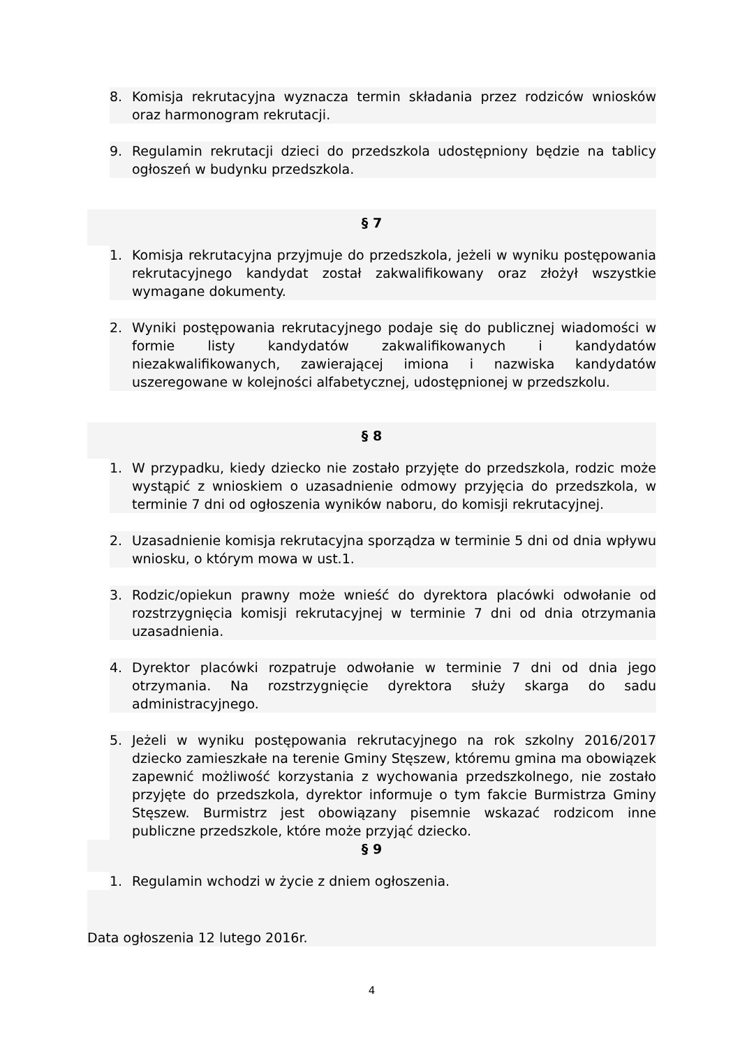8. Komisja rekrutacyjna wyznacza termin składania przez rodziców wniosków oraz harmonogram rekrutacji.
9. Regulamin rekrutacji dzieci do przedszkola udostępniony będzie na tablicy ogłoszeń w budynku przedszkola.
§ 7
1. Komisja rekrutacyjna przyjmuje do przedszkola, jeżeli w wyniku postępowania rekrutacyjnego kandydat został zakwalifikowany oraz złożył wszystkie wymagane dokumenty.
2. Wyniki postępowania rekrutacyjnego podaje się do publicznej wiadomości w formie listy kandydatów zakwalifikowanych i kandydatów niezakwalifikowanych, zawierającej imiona i nazwiska kandydatów uszeregowane w kolejności alfabetycznej, udostępnionej w przedszkolu.
§ 8
1. W przypadku, kiedy dziecko nie zostało przyjęte do przedszkola, rodzic może wystąpić z wnioskiem o uzasadnienie odmowy przyjęcia do przedszkola, w terminie 7 dni od ogłoszenia wyników naboru, do komisji rekrutacyjnej.
2. Uzasadnienie komisja rekrutacyjna sporządza w terminie 5 dni od dnia wpływu wniosku, o którym mowa w ust.1.
3. Rodzic/opiekun prawny może wnieść do dyrektora placówki odwołanie od rozstrzygnięcia komisji rekrutacyjnej w terminie 7 dni od dnia otrzymania uzasadnienia.
4. Dyrektor placówki rozpatruje odwołanie w terminie 7 dni od dnia jego otrzymania. Na rozstrzygnięcie dyrektora służy skarga do sadu administracyjnego.
5. Jeżeli w wyniku postępowania rekrutacyjnego na rok szkolny 2016/2017 dziecko zamieszkałe na terenie Gminy Stęszew, któremu gmina ma obowiązek zapewnić możliwość korzystania z wychowania przedszkolnego, nie zostało przyjęte do przedszkola, dyrektor informuje o tym fakcie Burmistrza Gminy Stęszew. Burmistrz jest obowiązany pisemnie wskazać rodzicom inne publiczne przedszkole, które może przyjąć dziecko.
§ 9
1. Regulamin wchodzi w życie z dniem ogłoszenia.
Data ogłoszenia 12 lutego 2016r.
4